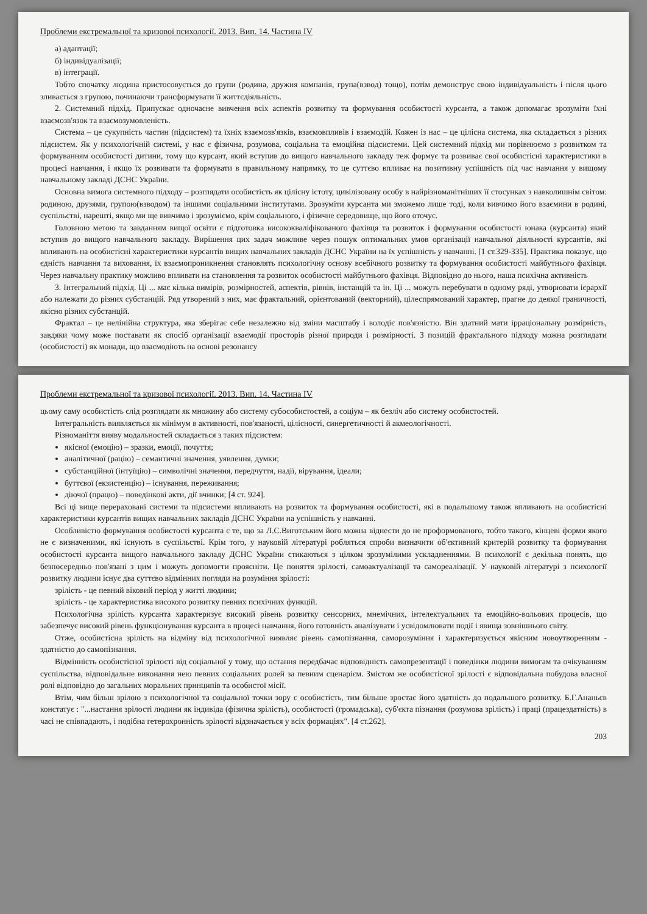Проблеми екстремальної та кризової психології. 2013. Вип. 14. Частина IV
а) адаптації;
б) індивідуалізації;
в) інтеграції.
Тобто спочатку людина пристосовується до групи (родина, дружня компанія, група(взвод) тощо), потім демонструє свою індивідуальність і після цього зливається з групою, починаючи трансформувати її життєдіяльність.
2. Системний підхід. Припускає одночасне вивчення всіх аспектів розвитку та формування особистості курсанта, а також допомагає зрозуміти їхні взаємозв'язок та взаємозумовленість.
Система – це сукупність частин (підсистем) та їхніх взаємозв'язків, взаємовпливів і взаємодій. Кожен із нас – це цілісна система, яка складається з різних підсистем. Як у психологічній системі, у нас є фізична, розумова, соціальна та емоційна підсистеми. Цей системний підхід ми порівнюємо з розвитком та формуванням особистості дитини, тому що курсант, який вступив до вищого навчального закладу теж формує та розвиває свої особистісні характеристики в процесі навчання, і якщо їх розвивати та формувати в правильному напрямку, то це суттєво впливає на позитивну успішність під час навчання у вищому навчальному закладі ДСНС України.
Основна вимога системного підходу – розглядати особистість як цілісну істоту, цивілізовану особу в найрізноманітніших її стосунках з навколишнім світом: родиною, друзями, групою(взводом) та іншими соціальними інститутами. Зрозуміти курсанта ми зможемо лише тоді, коли вивчимо його взаємини в родині, суспільстві, нарешті, якщо ми ще вивчимо і зрозуміємо, крім соціального, і фізичне середовище, що його оточує.
Головною метою та завданням вищої освіти є підготовка висококваліфікованого фахівця та розвиток і формування особистості юнака (курсанта) який вступив до вищого навчального закладу. Вирішення цих задач можливе через пошук оптимальних умов організації навчальної діяльності курсантів, які впливають на особистісні характеристики курсантів вищих навчальних закладів ДСНС України на їх успішність у навчанні. [1 ст.329-335]. Практика показує, що єдність навчання та виховання, їх взаємопроникнення становлять психологічну основу всебічного розвитку та формування особистості майбутнього фахівця. Через навчальну практику можливо впливати на становлення та розвиток особистості майбутнього фахівця. Відповідно до нього, наша психічна активність
3. Інтегральний підхід. Ці ... має кілька вимірів, розмірностей, аспектів, рівнів, інстанцій та ін. Ці ... можуть перебувати в одному ряді, утворювати ієрархії або належати до різних субстанцій. Ряд утворений з них, має фрактальний, орієнтований (векторний), цілеспрямований характер, прагне до деякої граничності, якісно різних субстанцій.
Фрактал – це нелінійна структура, яка зберігає себе незалежно від зміни масштабу і володіє пов'язністю. Він здатний мати ірраціональну розмірність, завдяки чому може поставати як спосіб організації взаємодії просторів різної природи і розмірності. З позицій фрактального підходу можна розглядати (особистості) як монади, що взаємодіють на основі резонансу
Проблеми екстремальної та кризової психології. 2013. Вип. 14. Частина IV
цьому саму особистість слід розглядати як множину або систему субособистостей, а соціум – як безліч або систему особистостей.
Інтегральність виявляється як мінімум в активності, пов'язаності, цілісності, синергетичності й акмеологічності.
Різноманіття вияву модальностей складається з таких підсистем:
якісної (емоцію) – зразки, емоції, почуття;
аналітичної (рацію) – семантичні значення, уявлення, думки;
субстанційної (інтуїцію) – символічні значення, передчуття, надії, вірування, ідеали;
буттєвої (екзистенцію) – існування, переживання;
діючої (працю) – поведінкові акти, дії вчинки; [4 ст. 924].
Всі ці вище перераховані системи та підсистеми впливають на розвиток та формування особистості, які в подальшому також впливають на особистісні характеристики курсантів вищих навчальних закладів ДСНС України на успішність у навчанні.
Особливістю формування особистості курсанта є те, що за Л.С.Виготським його можна віднести до не проформованого, тобто такого, кінцеві форми якого не є визначеними, які існують в суспільстві. Крім того, у науковій літературі робляться спроби визначити об'єктивний критерій розвитку та формування особистості курсанта вищого навчального закладу ДСНС України стикаються з цілком зрозумілими ускладненнями. В психології є декілька понять, що безпосередньо пов'язані з цим і можуть допомогти проясніти. Це поняття зрілості, самоактуалізації та самореалізації. У науковій літературі з психології розвитку людини існує два суттєво відмінних погляди на розуміння зрілості:
зрілість - це певний віковий період у житті людини;
зрілість - це характеристика високого розвитку певних психічних функцій.
Психологічна зрілість курсанта характеризує високий рівень розвитку сенсорних, мнемічних, інтелектуальних та емоційно-вольових процесів, що забезпечує високий рівень функціонування курсанта в процесі навчання, його готовність аналізувати і усвідомлювати події і явища зовнішнього світу.
Отже, особистісна зрілість на відміну від психологічної виявляє рівень самопізнання, саморозуміння і характеризується якісним новоутворенням - здатністю до самопізнання.
Відмінність особистісної зрілості від соціальної у тому, що остання передбачає відповідність самопрезентації і поведінки людини вимогам та очікуванням суспільства, відповідальне виконання нею певних соціальних ролей за певним сценарієм. Змістом же особистісної зрілості є відповідальна побудова власної ролі відповідно до загальних моральних принципів та особистої місії.
Втім, чим більш зрілою з психологічної та соціальної точки зору є особистість, тим більше зростає його здатність до подальшого розвитку. Б.Г.Ананьєв констатує : "...настання зрілості людини як індивіда (фізична зрілість), особистості (громадська), суб'єкта пізнання (розумова зрілість) і праці (працездатність) в часі не співпадають, і подібна гетерохронність зрілості відзначається у всіх формаціях". [4 ст.262].
203